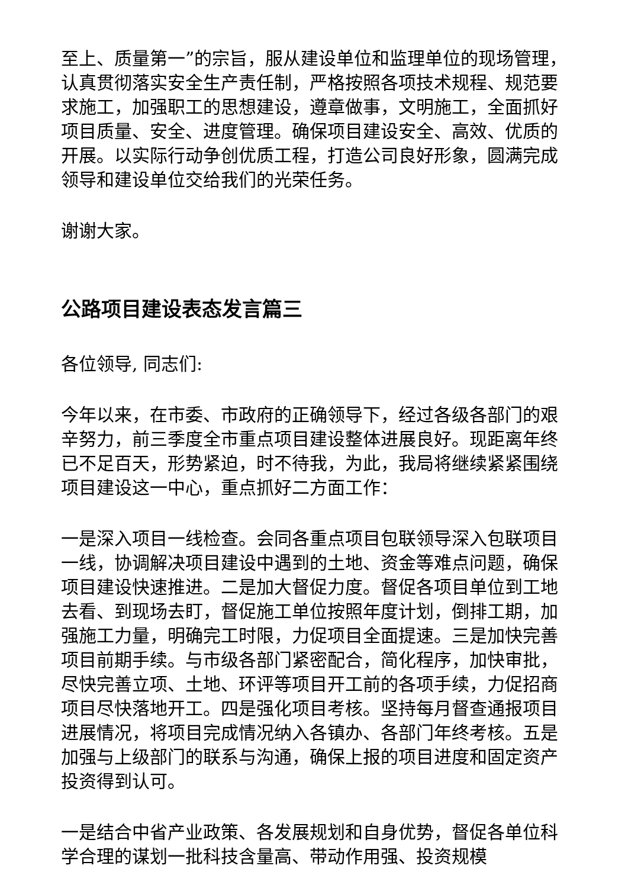至上、质量第一”的宗旨，服从建设单位和监理单位的现场管理，认真贯彻落实安全生产责任制，严格按照各项技术规程、规范要求施工，加强职工的思想建设，遵章做事，文明施工，全面抓好项目质量、安全、进度管理。确保项目建设安全、高效、优质的开展。以实际行动争创优质工程，打造公司良好形象，圆满完成领导和建设单位交给我们的光荣任务。
谢谢大家。
公路项目建设表态发言篇三
各位领导, 同志们:
今年以来，在市委、市政府的正确领导下，经过各级各部门的艰辛努力，前三季度全市重点项目建设整体进展良好。现距离年终已不足百天，形势紧迫，时不待我，为此，我局将继续紧紧围绕项目建设这一中心，重点抓好二方面工作：
一是深入项目一线检查。会同各重点项目包联领导深入包联项目一线，协调解决项目建设中遇到的土地、资金等难点问题，确保项目建设快速推进。二是加大督促力度。督促各项目单位到工地去看、到现场去盯，督促施工单位按照年度计划，倒排工期，加强施工力量，明确完工时限，力促项目全面提速。三是加快完善项目前期手续。与市级各部门紧密配合，简化程序，加快审批，尽快完善立项、土地、环评等项目开工前的各项手续，力促招商项目尽快落地开工。四是强化项目考核。坚持每月督查通报项目进展情况，将项目完成情况纳入各镇办、各部门年终考核。五是加强与上级部门的联系与沟通，确保上报的项目进度和固定资产投资得到认可。
一是结合中省产业政策、各发展规划和自身优势，督促各单位科学合理的谋划一批科技含量高、带动作用强、投资规模